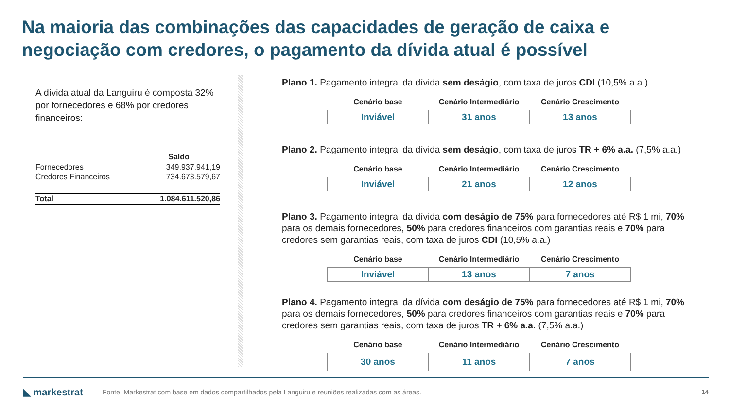Na maioria das combinações das capacidades de geração de caixa e negociação com credores, o pagamento da dívida atual é possível
A dívida atual da Languiru é composta 32% por fornecedores e 68% por credores financeiros:
| | Saldo |
| --- | --- |
| Fornecedores | 349.937.941,19 |
| Credores Financeiros | 734.673.579,67 |
| Total | 1.084.611.520,86 |
Plano 1. Pagamento integral da dívida sem deságio, com taxa de juros CDI (10,5% a.a.)
| Cenário base | Cenário Intermediário | Cenário Crescimento |
| --- | --- | --- |
| Inviável | 31 anos | 13 anos |
Plano 2. Pagamento integral da dívida sem deságio, com taxa de juros TR + 6% a.a. (7,5% a.a.)
| Cenário base | Cenário Intermediário | Cenário Crescimento |
| --- | --- | --- |
| Inviável | 21 anos | 12 anos |
Plano 3. Pagamento integral da dívida com deságio de 75% para fornecedores até R$ 1 mi, 70% para os demais fornecedores, 50% para credores financeiros com garantias reais e 70% para credores sem garantias reais, com taxa de juros CDI (10,5% a.a.)
| Cenário base | Cenário Intermediário | Cenário Crescimento |
| --- | --- | --- |
| Inviável | 13 anos | 7 anos |
Plano 4. Pagamento integral da dívida com deságio de 75% para fornecedores até R$ 1 mi, 70% para os demais fornecedores, 50% para credores financeiros com garantias reais e 70% para credores sem garantias reais, com taxa de juros TR + 6% a.a. (7,5% a.a.)
| Cenário base | Cenário Intermediário | Cenário Crescimento |
| --- | --- | --- |
| 30 anos | 11 anos | 7 anos |
◣ markestrat
Fonte: Markestrat com base em dados compartilhados pela Languiru e reuniões realizadas com as áreas.
14